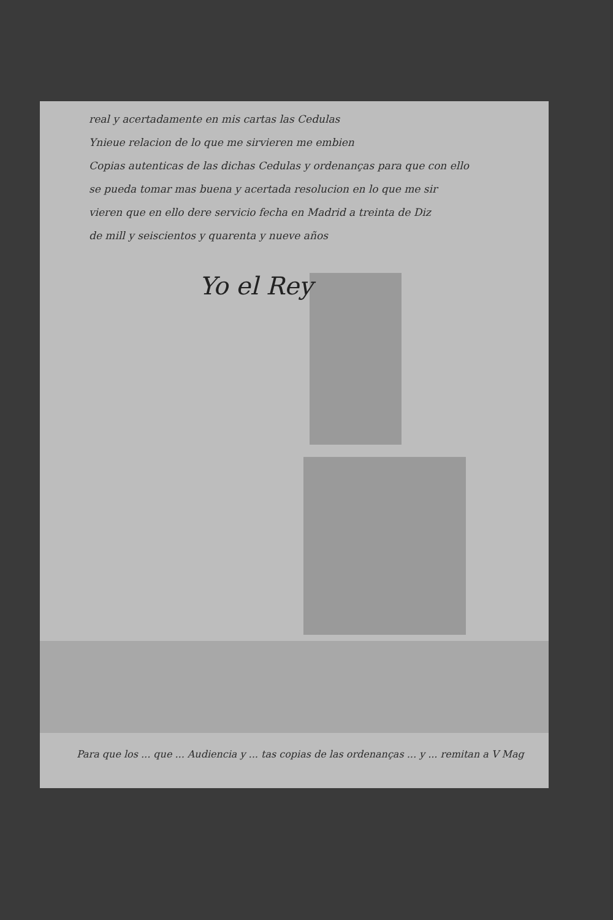real y acertadamente en mis cartas las Cedulas
Ynieue relacion de lo que me sirvieren me embien
Copias autenticas de las dichas Cedulas y ordenanças para que con ello
se pueda tomar mas buena y acertada resolucion en lo que me sir
vieren que en ello dere servicio fecha en Madrid a treinta de Diz
de mill y seiscientos y quarenta y nueve años
Yo el Rey
Para que los ... que ... Audiencia y ... tas copias de las ordenanças ... y ... remitan a V Mag